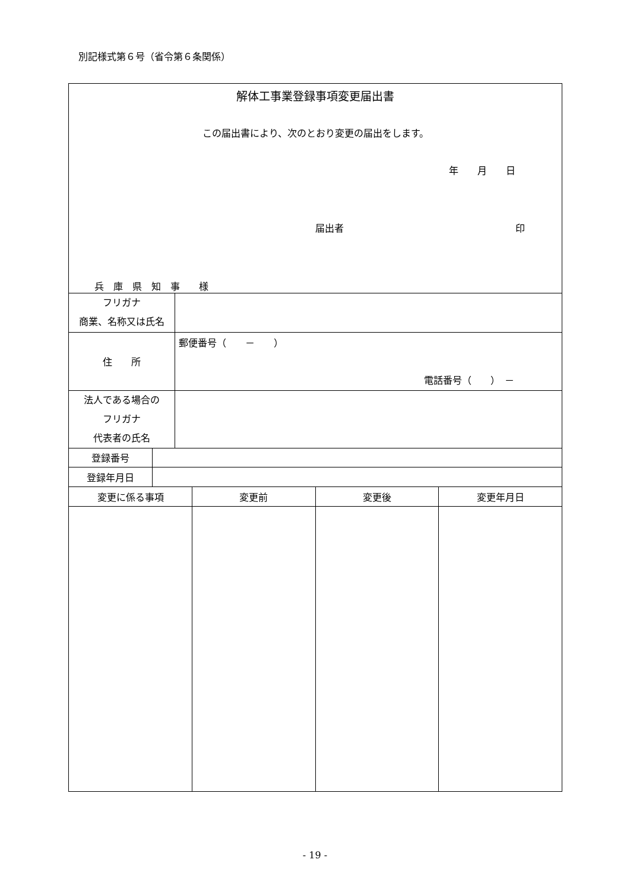別記様式第６号（省令第６条関係）
解体工事業登録事項変更届出書
この届出書により、次のとおり変更の届出をします。
年　　月　　日
届出者 印
兵　庫　県　知　事　　様
| フリガナ 商業、名称又は氏名 | |
| 住 所 | 郵便番号（ － ） 電話番号（ ） － |
| 法人である場合の フリガナ 代表者の氏名 | |
| 登録番号 | |
| 登録年月日 | |
| 変更に係る事項 | 変更前 | 変更後 | 変更年月日 |
- 19 -